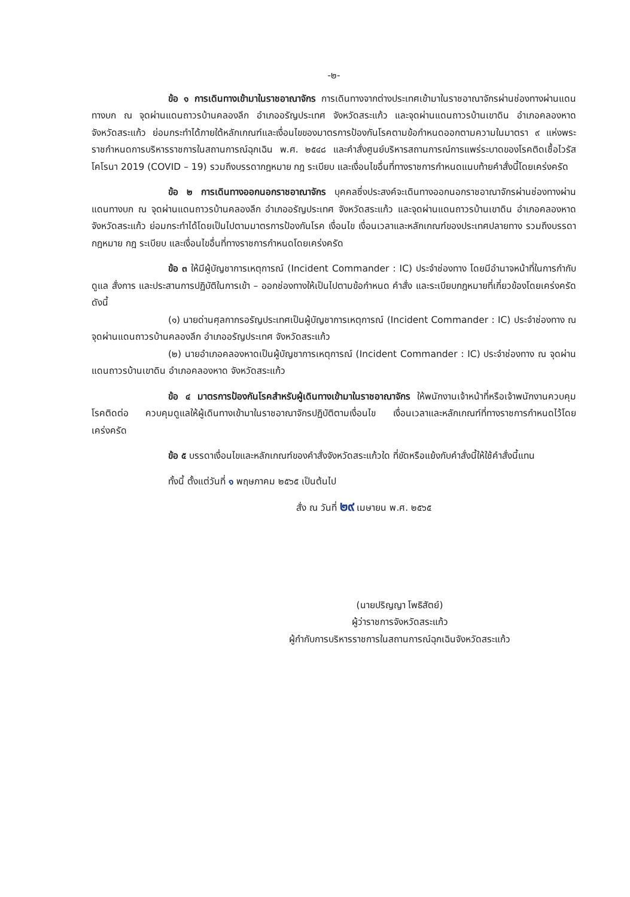-๒-
ข้อ ๑ การเดินทางเข้ามาในราชอาณาจักร การเดินทางจากต่างประเทศเข้ามาในราชอาณาจักรผ่านช่องทางผ่านแดนทางบก ณ จุดผ่านแดนถาวรบ้านคลองลึก อำเภออรัญประเทศ จังหวัดสระแก้ว และจุดผ่านแดนถาวรบ้านเขาดิน อำเภอคลองหาด จังหวัดสระแก้ว ย่อมกระทำได้ภายใต้หลักเกณฑ์และเงื่อนไขของมาตรการป้องกันโรคตามข้อกำหนดออกตามความในมาตรา ๙ แห่งพระราชกำหนดการบริหารราชการในสถานการณ์ฉุกเฉิน พ.ศ. ๒๕๔๘ และคำสั่งศูนย์บริหารสถานการณ์การแพร่ระบาดของโรคติดเชื้อไวรัสโคโรนา 2019 (COVID – 19) รวมถึงบรรดากฎหมาย กฎ ระเบียบ และเงื่อนไขอื่นที่ทางราชการกำหนดแนบท้ายคำสั่งนี้โดยเคร่งครัด
ข้อ ๒ การเดินทางออกนอกราชอาณาจักร บุคคลซึ่งประสงค์จะเดินทางออกนอกราชอาณาจักรผ่านช่องทางผ่านแดนทางบก ณ จุดผ่านแดนถาวรบ้านคลองลึก อำเภออรัญประเทศ จังหวัดสระแก้ว และจุดผ่านแดนถาวรบ้านเขาดิน อำเภอคลองหาด จังหวัดสระแก้ว ย่อมกระทำได้โดยเป็นไปตามมาตรการป้องกันโรค เงื่อนไข เงื่อนเวลาและหลักเกณฑ์ของประเทศปลายทาง รวมถึงบรรดากฎหมาย กฎ ระเบียบ และเงื่อนไขอื่นที่ทางราชการกำหนดโดยเคร่งครัด
ข้อ ๓ ให้มีผู้บัญชาการเหตุการณ์ (Incident Commander : IC) ประจำช่องทาง โดยมีอำนาจหน้าที่ในการกำกับดูแล สั่งการ และประสานการปฏิบัติในการเข้า – ออกช่องทางให้เป็นไปตามข้อกำหนด คำสั่ง และระเบียบกฎหมายที่เกี่ยวข้องโดยเคร่งครัด ดังนี้
(๑) นายด่านศุลกากรอรัญประเทศเป็นผู้บัญชาการเหตุการณ์ (Incident Commander : IC) ประจำช่องทาง ณ จุดผ่านแดนถาวรบ้านคลองลึก อำเภออรัญประเทศ จังหวัดสระแก้ว
(๒) นายอำเภอคลองหาดเป็นผู้บัญชาการเหตุการณ์ (Incident Commander : IC) ประจำช่องทาง ณ จุดผ่านแดนถาวรบ้านเขาดิน อำเภอคลองหาด จังหวัดสระแก้ว
ข้อ ๔ มาตรการป้องกันโรคสำหรับผู้เดินทางเข้ามาในราชอาณาจักร ให้พนักงานเจ้าหน้าที่หรือเจ้าพนักงานควบคุมโรคติดต่อ ควบคุมดูแลให้ผู้เดินทางเข้ามาในราชอาณาจักรปฏิบัติตามเงื่อนไข เงื่อนเวลาและหลักเกณฑ์ที่ทางราชการกำหนดไว้โดยเคร่งครัด
ข้อ ๕ บรรดาเงื่อนไขและหลักเกณฑ์ของคำสั่งจังหวัดสระแก้วใด ที่ขัดหรือแย้งกับคำสั่งนี้ให้ใช้คำสั่งนี้แทน
ทั้งนี้ ตั้งแต่วันที่ ๑ พฤษภาคม ๒๕๖๕ เป็นต้นไป
สั่ง ณ วันที่ ๒๙ เมษายน พ.ศ. ๒๕๖๕
(นายปริญญา โพธิสัตย์)
ผู้ว่าราชการจังหวัดสระแก้ว
ผู้กำกับการบริหารราชการในสถานการณ์ฉุกเฉินจังหวัดสระแก้ว